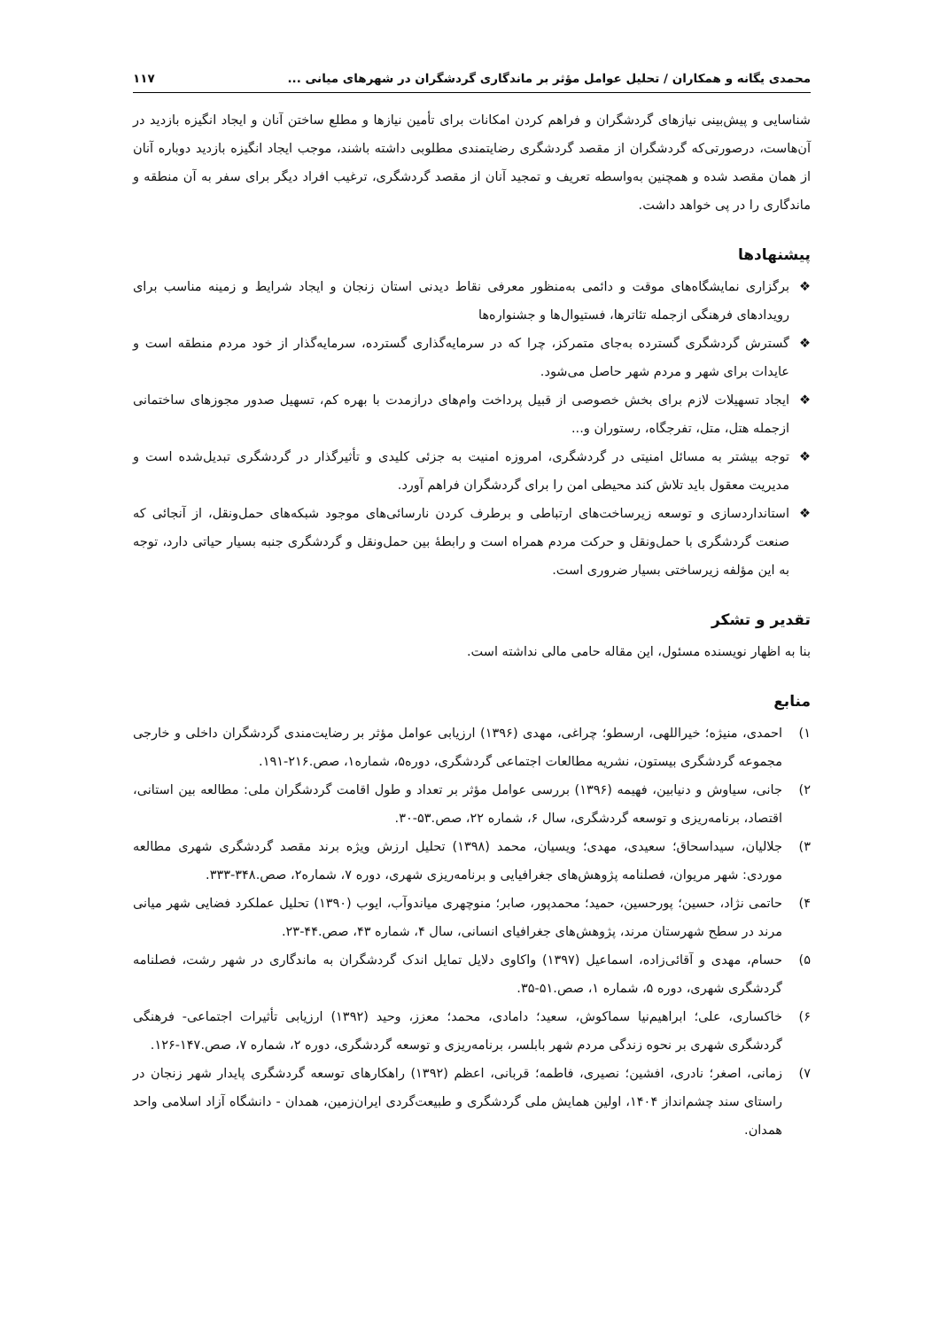محمدی یگانه و همکاران / تحلیل عوامل مؤثر بر ماندگاری گردشگران در شهرهای میانی ... ۱۱۷
شناسایی و پیش‌بینی نیازهای گردشگران و فراهم کردن امکانات برای تأمین نیازها و مطلع ساختن آنان و ایجاد انگیزه بازدید در آن‌هاست، درصورتی‌که گردشگران از مقصد گردشگری رضایتمندی مطلوبی داشته باشند، موجب ایجاد انگیزه بازدید دوباره آنان از همان مقصد شده و همچنین به‌واسطه تعریف و تمجید آنان از مقصد گردشگری، ترغیب افراد دیگر برای سفر به آن منطقه و ماندگاری را در پی خواهد داشت.
پیشنهادها
❖ برگزاری نمایشگاه‌های موقت و دائمی به‌منظور معرفی نقاط دیدنی استان زنجان و ایجاد شرایط و زمینه مناسب برای رویدادهای فرهنگی ازجمله تئاترها، فستیوال‌ها و جشنواره‌ها
❖ گسترش گردشگری گسترده به‌جای متمرکز، چرا که در سرمایه‌گذاری گسترده، سرمایه‌گذار از خود مردم منطقه است و عایدات برای شهر و مردم شهر حاصل می‌شود.
❖ ایجاد تسهیلات لازم برای بخش خصوصی از قبیل پرداخت وام‌های درازمدت با بهره کم، تسهیل صدور مجوزهای ساختمانی ازجمله هتل، متل، تفرجگاه، رستوران و...
❖ توجه بیشتر به مسائل امنیتی در گردشگری، امروزه امنیت به جزئی کلیدی و تأثیرگذار در گردشگری تبدیل‌شده است و مدیریت معقول باید تلاش کند محیطی امن را برای گردشگران فراهم آورد.
❖ استانداردسازی و توسعه زیرساخت‌های ارتباطی و برطرف کردن نارسائی‌های موجود شبکه‌های حمل‌ونقل، از آنجائی که صنعت گردشگری با حمل‌ونقل و حرکت مردم همراه است و رابطهٔ بین حمل‌ونقل و گردشگری جنبه بسیار حیاتی دارد، توجه به این مؤلفه زیرساختی بسیار ضروری است.
تقدیر و تشکر
بنا به اظهار نویسنده مسئول، این مقاله حامی مالی نداشته است.
منابع
۱) احمدی، منیژه؛ خیراللهی، ارسطو؛ چراغی، مهدی (۱۳۹۶) ارزیابی عوامل مؤثر بر رضایت‌مندی گردشگران داخلی و خارجی مجموعه گردشگری بیستون، نشریه مطالعات اجتماعی گردشگری، دوره۵، شماره۱، صص.۲۱۶-۱۹۱.
۲) جانی، سیاوش و دنیابین، فهیمه (۱۳۹۶) بررسی عوامل مؤثر بر تعداد و طول اقامت گردشگران ملی: مطالعه بین استانی، اقتصاد، برنامه‌ریزی و توسعه گردشگری، سال ۶، شماره ۲۲، صص.۵۳-۳۰.
۳) جلالیان، سیداسحاق؛ سعیدی، مهدی؛ ویسیان، محمد (۱۳۹۸) تحلیل ارزش ویژه برند مقصد گردشگری شهری مطالعه موردی: شهر مریوان، فصلنامه پژوهش‌های جغرافیایی و برنامه‌ریزی شهری، دوره ۷، شماره۲، صص.۳۴۸-۳۳۳.
۴) حاتمی نژاد، حسین؛ پورحسین، حمید؛ محمدپور، صابر؛ منوچهری میاندوآب، ایوب (۱۳۹۰) تحلیل عملکرد فضایی شهر میانی مرند در سطح شهرستان مرند، پژوهش‌های جغرافیای انسانی، سال ۴، شماره ۴۳، صص.۴۴-۲۳.
۵) حسام، مهدی و آقائی‌زاده، اسماعیل (۱۳۹۷) واکاوی دلایل تمایل اندک گردشگران به ماندگاری در شهر رشت، فصلنامه گردشگری شهری، دوره ۵، شماره ۱، صص.۵۱-۳۵.
۶) خاکساری، علی؛ ابراهیم‌نیا سماکوش، سعید؛ دامادی، محمد؛ معزز، وحید (۱۳۹۲) ارزیابی تأثیرات اجتماعی- فرهنگی گردشگری شهری بر نحوه زندگی مردم شهر بابلسر، برنامه‌ریزی و توسعه گردشگری، دوره ۲، شماره ۷، صص.۱۴۷-۱۲۶.
۷) زمانی، اصغر؛ نادری، افشین؛ نصیری، فاطمه؛ قربانی، اعظم (۱۳۹۲) راهکارهای توسعه گردشگری پایدار شهر زنجان در راستای سند چشم‌انداز ۱۴۰۴، اولین همایش ملی گردشگری و طبیعت‌گردی ایران‌زمین، همدان - دانشگاه آزاد اسلامی واحد همدان.